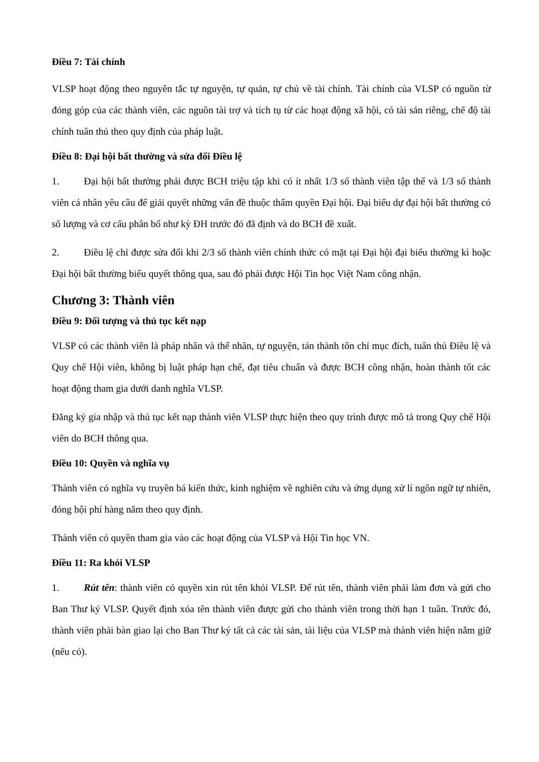Điều 7: Tài chính
VLSP hoạt động theo nguyên tắc tự nguyện, tự quản, tự chủ về tài chính. Tài chính của VLSP có nguồn từ đóng góp của các thành viên, các nguồn tài trợ và tích tụ từ các hoạt động xã hội, có tài sản riêng, chế độ tài chính tuân thủ theo quy định của pháp luật.
Điều 8: Đại hội bất thường và sửa đổi Điều lệ
1. Đại hội bất thường phải được BCH triệu tập khi có ít nhất 1/3 số thành viên tập thể và 1/3 số thành viên cá nhân yêu cầu để giải quyết những vấn đề thuộc thẩm quyền Đại hội. Đại biểu dự đại hội bất thường có số lượng và cơ cấu phân bổ như kỳ ĐH trước đó đã định và do BCH đề xuất.
2. Điều lệ chỉ được sửa đổi khi 2/3 số thành viên chính thức có mặt tại Đại hội đại biểu thường kì hoặc Đại hội bất thường biểu quyết thông qua, sau đó phải được Hội Tin học Việt Nam công nhận.
Chương 3: Thành viên
Điều 9: Đối tượng và thủ tục kết nạp
VLSP có các thành viên là pháp nhân và thể nhân, tự nguyện, tán thành tôn chỉ mục đích, tuân thủ Điều lệ và Quy chế Hội viên, không bị luật pháp hạn chế, đạt tiêu chuẩn và được BCH công nhận, hoàn thành tốt các hoạt động tham gia dưới danh nghĩa VLSP.
Đăng ký gia nhập và thủ tục kết nạp thành viên VLSP thực hiện theo quy trình được mô tả trong Quy chế Hội viên do BCH thông qua.
Điều 10: Quyền và nghĩa vụ
Thành viên có nghĩa vụ truyền bá kiến thức, kinh nghiệm về nghiên cứu và ứng dụng xử lí ngôn ngữ tự nhiên, đóng hội phí hàng năm theo quy định.
Thành viên có quyền tham gia vào các hoạt động của VLSP và Hội Tin học VN.
Điều 11: Ra khỏi VLSP
1. Rút tên: thành viên có quyền xin rút tên khỏi VLSP. Để rút tên, thành viên phải làm đơn và gửi cho Ban Thư ký VLSP. Quyết định xóa tên thành viên được gửi cho thành viên trong thời hạn 1 tuần. Trước đó, thành viên phải bàn giao lại cho Ban Thư ký tất cả các tài sản, tài liệu của VLSP mà thành viên hiện nắm giữ (nếu có).